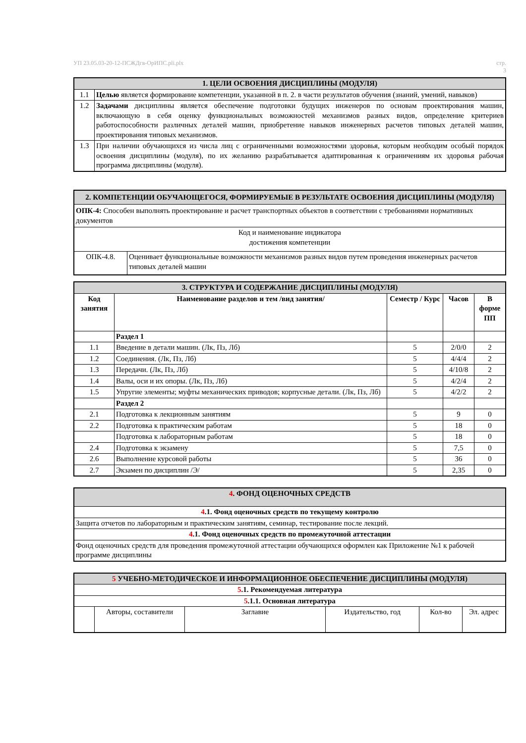УП 23.05.03-20-12-ПСЖДгв-ОрИПС.pli.plx стр.
3
| 1. ЦЕЛИ ОСВОЕНИЯ ДИСЦИПЛИНЫ (МОДУЛЯ) | |
| 1.1 | Целью является формирование компетенции, указанной в п. 2. в части результатов обучения (знаний, умений, навыков) |
| 1.2 | Задачами дисциплины является обеспечение подготовки будущих инженеров по основам проектирования машин, включающую в себя оценку функциональных возможностей механизмов разных видов, определение критериев работоспособности различных деталей машин, приобретение навыков инженерных расчетов типовых деталей машин, проектирования типовых механизмов. |
| 1.3 | При наличии обучающихся из числа лиц с ограниченными возможностями здоровья, которым необходим особый порядок освоения дисциплины (модуля), по их желанию разрабатывается адаптированная к ограничениям их здоровья рабочая программа дисциплины (модуля). |
| 2. КОМПЕТЕНЦИИ ОБУЧАЮЩЕГОСЯ, ФОРМИРУЕМЫЕ В РЕЗУЛЬТАТЕ ОСВОЕНИЯ ДИСЦИПЛИНЫ (МОДУЛЯ) | |
| ОПК-4: Способен выполнять проектирование и расчет транспортных объектов в соответствии с требованиями нормативных документов | |
| Код и наименование индикатора достижения компетенции | |
| ОПК-4.8. | Оценивает функциональные возможности механизмов разных видов путем проведения инженерных расчетов типовых деталей машин |
| 3. СТРУКТУРА И СОДЕРЖАНИЕ ДИСЦИПЛИНЫ (МОДУЛЯ) | | | | |
| Код занятия | Наименование разделов и тем /вид занятия/ | Семестр / Курс | Часов | В форме ПП |
| | Раздел 1 | | | |
| 1.1 | Введение в детали машин. (Лк, Пз, Лб) | 5 | 2/0/0 | 2 |
| 1.2 | Соединения. (Лк, Пз, Лб) | 5 | 4/4/4 | 2 |
| 1.3 | Передачи. (Лк, Пз, Лб) | 5 | 4/10/8 | 2 |
| 1.4 | Валы, оси и их опоры. (Лк, Пз, Лб) | 5 | 4/2/4 | 2 |
| 1.5 | Упругие элементы; муфты механических приводов; корпусные детали. (Лк, Пз, Лб) | 5 | 4/2/2 | 2 |
| | Раздел 2 | | | |
| 2.1 | Подготовка к лекционным занятиям | 5 | 9 | 0 |
| 2.2 | Подготовка к практическим работам | 5 | 18 | 0 |
| | Подготовка к лабораторным работам | 5 | 18 | 0 |
| 2.4 | Подготовка к экзамену | 5 | 7,5 | 0 |
| 2.6 | Выполнение курсовой работы | 5 | 36 | 0 |
| 2.7 | Экзамен по дисциплин /Э/ | 5 | 2,35 | 0 |
| 4 . ФОНД ОЦЕНОЧНЫХ СРЕДСТВ |
| 4 .1. Фонд оценочных средств по текущему контролю |
| Защита отчетов по лабораторным и практическим занятиям, семинар, тестирование после лекций. |
| 4 .1. Фонд оценочных средств по промежуточной аттестации |
| Фонд оценочных средств для проведения промежуточной аттестации обучающихся оформлен как Приложение №1 к рабочей программе дисциплины |
| 5 УЧЕБНО-МЕТОДИЧЕСКОЕ И ИНФОРМАЦИОННОЕ ОБЕСПЕЧЕНИЕ ДИСЦИПЛИНЫ (МОДУЛЯ) | | | | | |
| 5 .1. Рекомендуемая литература | | | | | |
| 5 .1.1. Основная литература | | | | | |
| | Авторы, составители | Заглавие | Издательство, год | Кол-во | Эл. адрес |